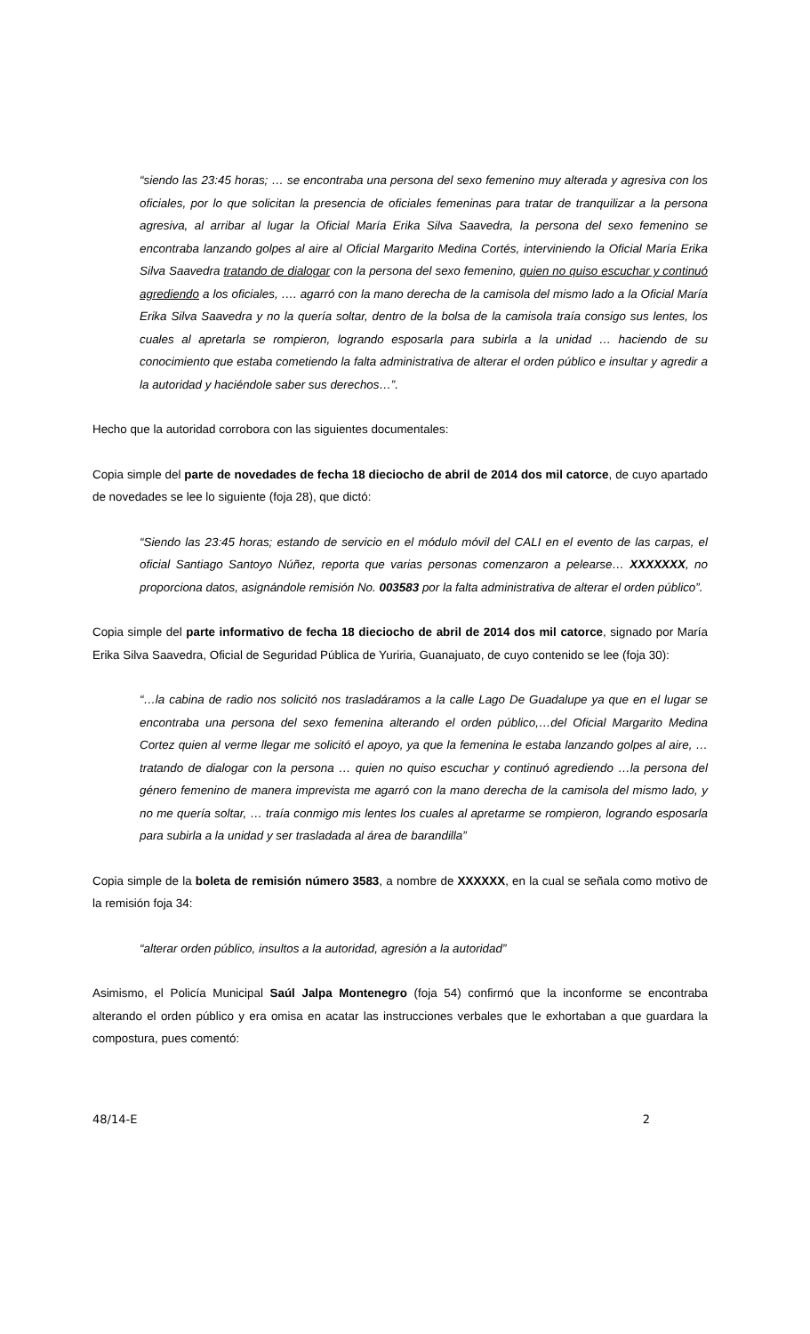“siendo las 23:45 horas; … se encontraba una persona del sexo femenino muy alterada y agresiva con los oficiales, por lo que solicitan la presencia de oficiales femeninas para tratar de tranquilizar a la persona agresiva, al arribar al lugar la Oficial María Erika Silva Saavedra, la persona del sexo femenino se encontraba lanzando golpes al aire al Oficial Margarito Medina Cortés, interviniendo la Oficial María Erika Silva Saavedra tratando de dialogar con la persona del sexo femenino, quien no quiso escuchar y continuó agrediendo a los oficiales, …. agarró con la mano derecha de la camisola del mismo lado a la Oficial María Erika Silva Saavedra y no la quería soltar, dentro de la bolsa de la camisola traía consigo sus lentes, los cuales al apretarla se rompieron, logrando esposarla para subirla a la unidad … haciendo de su conocimiento que estaba cometiendo la falta administrativa de alterar el orden público e insultar y agredir a la autoridad y haciéndole saber sus derechos…”.
Hecho que la autoridad corrobora con las siguientes documentales:
Copia simple del parte de novedades de fecha 18 dieciocho de abril de 2014 dos mil catorce, de cuyo apartado de novedades se lee lo siguiente (foja 28), que dictó:
“Siendo las 23:45 horas; estando de servicio en el módulo móvil del CALI en el evento de las carpas, el oficial Santiago Santoyo Núñez, reporta que varias personas comenzaron a pelearse… XXXXXXX, no proporciona datos, asignándole remisión No. 003583 por la falta administrativa de alterar el orden público”.
Copia simple del parte informativo de fecha 18 dieciocho de abril de 2014 dos mil catorce, signado por María Erika Silva Saavedra, Oficial de Seguridad Pública de Yuriria, Guanajuato, de cuyo contenido se lee (foja 30):
“…la cabina de radio nos solicitó nos trasladáramos a la calle Lago De Guadalupe ya que en el lugar se encontraba una persona del sexo femenina alterando el orden público,…del Oficial Margarito Medina Cortez quien al verme llegar me solicitó el apoyo, ya que la femenina le estaba lanzando golpes al aire, … tratando de dialogar con la persona … quien no quiso escuchar y continuó agrediendo …la persona del género femenino de manera imprevista me agarró con la mano derecha de la camisola del mismo lado, y no me quería soltar, … traía conmigo mis lentes los cuales al apretarme se rompieron, logrando esposarla para subirla a la unidad y ser trasladada al área de barandilla”
Copia simple de la boleta de remisión número 3583, a nombre de XXXXXX, en la cual se señala como motivo de la remisión foja 34:
“alterar orden público, insultos a la autoridad, agresión a la autoridad”
Asimismo, el Policía Municipal Saúl Jalpa Montenegro (foja 54) confirmó que la inconforme se encontraba alterando el orden público y era omisa en acatar las instrucciones verbales que le exhortaban a que guardara la compostura, pues comentó:
48/14-E 2